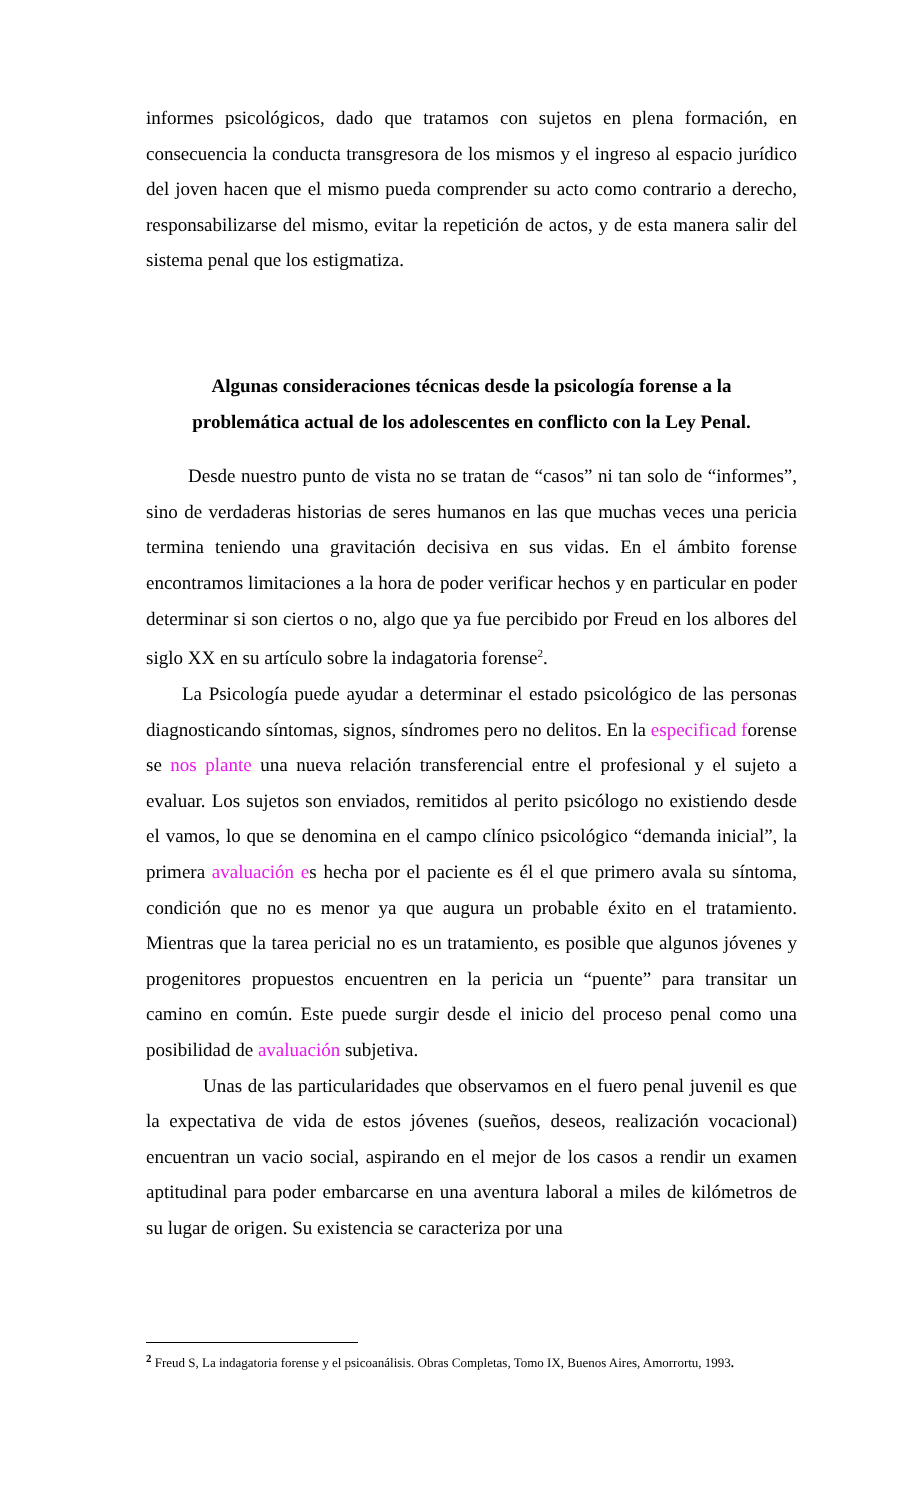informes psicológicos, dado que tratamos con sujetos en plena formación, en consecuencia la conducta transgresora de los mismos y el ingreso al espacio jurídico del joven hacen que el mismo pueda comprender su acto como contrario a derecho, responsabilizarse del mismo, evitar la repetición de actos, y de esta manera salir del sistema penal que los estigmatiza.
Algunas consideraciones técnicas desde la psicología forense a la problemática actual de los adolescentes en conflicto con la Ley Penal.
Desde nuestro punto de vista no se tratan de “casos” ni tan solo de “informes”, sino de verdaderas historias de seres humanos en las que muchas veces una pericia termina teniendo una gravitación decisiva en sus vidas. En el ámbito forense encontramos limitaciones a la hora de poder verificar hechos y en particular en poder determinar si son ciertos o no, algo que ya fue percibido por Freud en los albores del siglo XX en su artículo sobre la indagatoria forense<sup>2</sup>.
La Psicología puede ayudar a determinar el estado psicológico de las personas diagnosticando síntomas, signos, síndromes pero no delitos. En la especificad forense se nos plante una nueva relación transferencial entre el profesional y el sujeto a evaluar. Los sujetos son enviados, remitidos al perito psicólogo no existiendo desde el vamos, lo que se denomina en el campo clínico psicológico “demanda inicial”, la primera avaluación es hecha por el paciente es él el que primero avala su síntoma, condición que no es menor ya que augura un probable éxito en el tratamiento. Mientras que la tarea pericial no es un tratamiento, es posible que algunos jóvenes y progenitores propuestos encuentren en la pericia un “puente” para transitar un camino en común. Este puede surgir desde el inicio del proceso penal como una posibilidad de avaluación subjetiva.
Unas de las particularidades que observamos en el fuero penal juvenil es que la expectativa de vida de estos jóvenes (sueños, deseos, realización vocacional) encuentran un vacio social, aspirando en el mejor de los casos a rendir un examen aptitudinal para poder embarcarse en una aventura laboral a miles de kilómetros de su lugar de origen. Su existencia se caracteriza por una
<sup>2</sup> Freud S, La indagatoria forense y el psicoanálisis. Obras Completas, Tomo IX, Buenos Aires, Amorrortu, 1993.